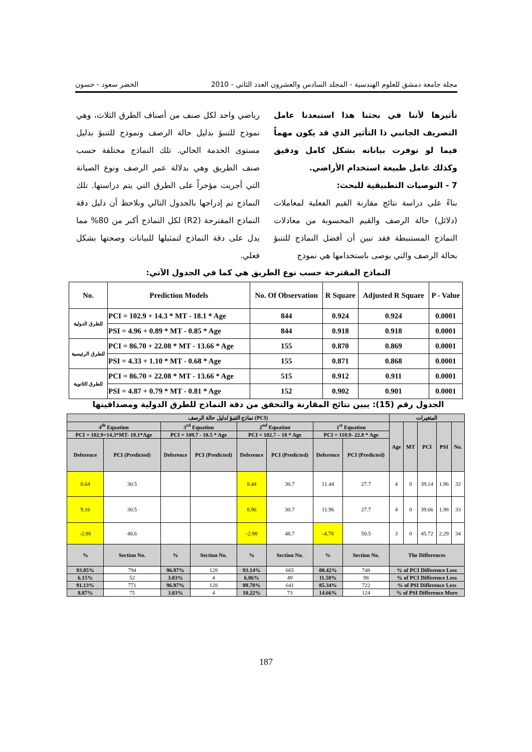مجلة جامعة دمشق للعلوم الهندسية - المجلد السادس والعشرون العدد الثاني - 2010 الخضر سعود - حسون
تأثيرها لأننا في بحثنا هذا استبعدنا عامل التصريف الجانبي ذا التأثير الذي قد يكون مهماً فيما لو توفرت بياناته بشكل كامل ودقيق وكذلك عامل طبيعة استخدام الأراضي.
7 - التوصيات التطبيقية للبحث:
بناءً على دراسة نتائج مقارنة القيم الفعلية لمعاملات (دلائل) حالة الرصف والقيم المحسوبة من معادلات النماذج المستنبطة فقد تبين أن أفضل النماذج للتنبؤ بحالة الرصف والتي يوصى باستخدامها هي نموذج
رياضي واحد لكل صنف من أصناف الطرق الثلاث، وهي نموذج للتنبؤ بدليل حالة الرصف ونموذج للتنبؤ بدليل مستوى الخدمة الحالي. تلك النماذج مختلفة حسب صنف الطريق وهي بدلالة عمر الرصف ونوع الصيانة التي أجريت مؤخراً على الطرق التي يتم دراستها. تلك النماذج تم إدراجها بالجدول التالي ونلاحظ أن دليل دقة النماذج المقترحة (R2) لكل النماذج أكبر من 80% مما يدل على دقة النماذج لتمثيلها للبيانات وصحتها بشكل فعلي.
النماذج المقترحة حسب نوع الطريق هي كما في الجدول الآتي:
| No. | Prediction Models | No. Of Observation | R Square | Adjusted R Square | P - Value |
| --- | --- | --- | --- | --- | --- |
| للطرق الدولية | PCI = 102.9 + 14.3 * MT - 18.1 * Age | 844 | 0.924 | 0.924 | 0.0001 |
| | PSI = 4.96 + 0.89 * MT - 0.85 * Age | 844 | 0.918 | 0.918 | 0.0001 |
| للطرق الرئيسية | PCI = 86.70 + 22.08 * MT - 13.66 * Age | 155 | 0.870 | 0.869 | 0.0001 |
| | PSI = 4.33 + 1.10 * MT - 0.68 * Age | 155 | 0.871 | 0.868 | 0.0001 |
| للطرق الثانوية | PCI = 86.70 + 22.08 * MT - 13.66 * Age | 515 | 0.912 | 0.911 | 0.0001 |
| | PSI = 4.87 + 0.79 * MT - 0.81 * Age | 152 | 0.902 | 0.901 | 0.0001 |
الجدول رقم (15): يبين نتائج المقارنة والتحقق من دقة النماذج للطرق الدولية ومصداقيتها
| نماذج التنبؤ لدليل حالة الرصف (PCI) | | | | | | | | المتغيرات | | | | |
| --- | --- | --- | --- | --- | --- | --- | --- | --- | --- | --- | --- | --- |
| 4<sup>th</sup> Equation | | 3<sup>rd</sup> Equation | | 2<sup>nd</sup> Equation | | 1<sup>st</sup> Equation | | Age | MT | PCI | PSI | No. |
| PCI = 102.9+14.3*MT- 18.1*Age | | PCI = 109.7 - 10.5 * Age | | PCI = 102.7 – 18 * Age | | PCI = 118.9- 22.8 * Age | | | | | | |
| Deference | PCI (Predicted) | Deference | PCI (Predicted) | Deference | PCI (Predicted) | Deference | PCI (Predicted) | | | | | |
| 8.64 | 30.5 | | | 8.44 | 30.7 | 11.44 | 27.7 | 4 | 0 | 39.14 | 1.96 | 32 |
| 9.16 | 30.5 | | | 8.96 | 30.7 | 11.96 | 27.7 | 4 | 0 | 39.66 | 1.98 | 33 |
| -2.88 | 48.6 | | | -2.98 | 48.7 | -4.78 | 50.5 | 3 | 0 | 45.72 | 2.29 | 34 |
| % | Section No. | % | Section No. | % | Section No. | % | Section No. | The Differences | | | | |
| 93.85% | 794 | 96.97% | 128 | 93.14% | 665 | 88.42% | 748 | % of PCI Difference Less | | | | |
| 6.15% | 52 | 3.03% | 4 | 6.86% | 49 | 11.58% | 98 | % of PCI Difference Less | | | | |
| 91.13% | 771 | 96.97% | 128 | 89.78% | 641 | 85.34% | 722 | % of PSI Difference Less | | | | |
| 8.87% | 75 | 3.03% | 4 | 10.22% | 73 | 14.66% | 124 | % of PSI Difference More | | | | |
187